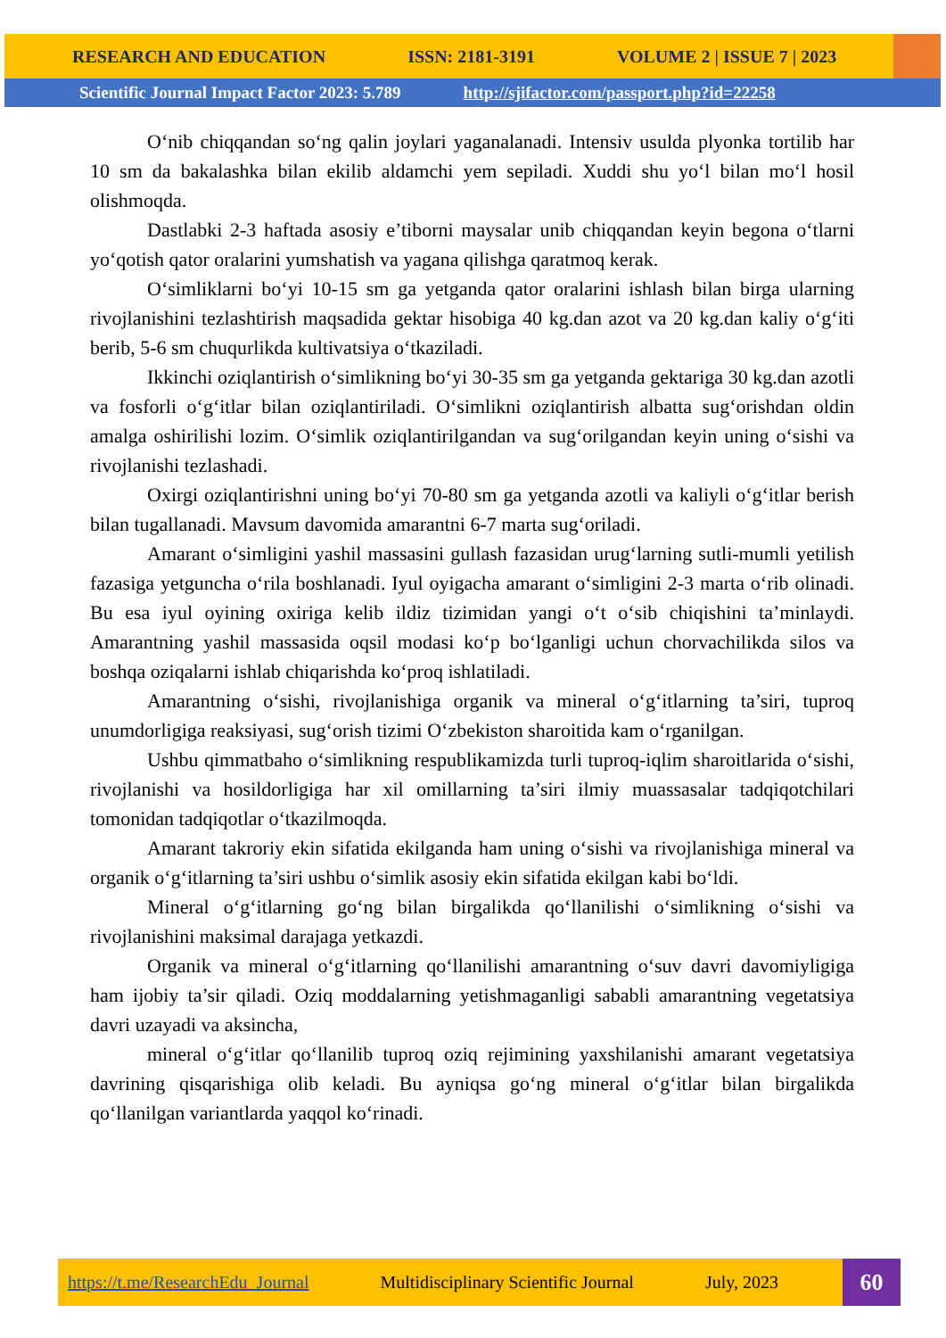RESEARCH AND EDUCATION ISSN: 2181-3191 VOLUME 2 | ISSUE 7 | 2023
Scientific Journal Impact Factor 2023: 5.789 http://sjifactor.com/passport.php?id=22258
O‘nib chiqqandan so‘ng qalin joylari yaganalanadi. Intensiv usulda plyonka tortilib har 10 sm da bakalashka bilan ekilib aldamchi yem sepiladi. Xuddi shu yo‘l bilan mo‘l hosil olishmoqda.
Dastlabki 2-3 haftada asosiy e’tiborni maysalar unib chiqqandan keyin begona o‘tlarni yo‘qotish qator oralarini yumshatish va yagana qilishga qaratmoq kerak.
O‘simliklarni bo‘yi 10-15 sm ga yetganda qator oralarini ishlash bilan birga ularning rivojlanishini tezlashtirish maqsadida gektar hisobiga 40 kg.dan azot va 20 kg.dan kaliy o‘g‘iti berib, 5-6 sm chuqurlikda kultivatsiya o‘tkaziladi.
Ikkinchi oziqlantirish o‘simlikning bo‘yi 30-35 sm ga yetganda gektariga 30 kg.dan azotli va fosforli o‘g‘itlar bilan oziqlantiriladi. O‘simlikni oziqlantirish albatta sug‘orishdan oldin amalga oshirilishi lozim. O‘simlik oziqlantirilgandan va sug‘orilgandan keyin uning o‘sishi va rivojlanishi tezlashadi.
Oxirgi oziqlantirishni uning bo‘yi 70-80 sm ga yetganda azotli va kaliyli o‘g‘itlar berish bilan tugallanadi. Mavsum davomida amarantni 6-7 marta sug‘oriladi.
Amarant o‘simligini yashil massasini gullash fazasidan urug‘larning sutli-mumli yetilish fazasiga yetguncha o‘rila boshlanadi. Iyul oyigacha amarant o‘simligini 2-3 marta o‘rib olinadi. Bu esa iyul oyining oxiriga kelib ildiz tizimidan yangi o‘t o‘sib chiqishini ta’minlaydi. Amarantning yashil massasida oqsil modasi ko‘p bo‘lganligi uchun chorvachilikda silos va boshqa oziqalarni ishlab chiqarishda ko‘proq ishlatiladi.
Amarantning o‘sishi, rivojlanishiga organik va mineral o‘g‘itlarning ta’siri, tuproq unumdorligiga reaksiyasi, sug‘orish tizimi O‘zbekiston sharoitida kam o‘rganilgan.
Ushbu qimmatbaho o‘simlikning respublikamizda turli tuproq-iqlim sharoitlarida o‘sishi, rivojlanishi va hosildorligiga har xil omillarning ta’siri ilmiy muassasalar tadqiqotchilari tomonidan tadqiqotlar o‘tkazilmoqda.
Amarant takroriy ekin sifatida ekilganda ham uning o‘sishi va rivojlanishiga mineral va organik o‘g‘itlarning ta’siri ushbu o‘simlik asosiy ekin sifatida ekilgan kabi bo‘ldi.
Mineral o‘g‘itlarning go‘ng bilan birgalikda qo‘llanilishi o‘simlikning o‘sishi va rivojlanishini maksimal darajaga yetkazdi.
Organik va mineral o‘g‘itlarning qo‘llanilishi amarantning o‘suv davri davomiyligiga ham ijobiy ta’sir qiladi. Oziq moddalarning yetishmaganligi sababli amarantning vegetatsiya davri uzayadi va aksincha,
mineral o‘g‘itlar qo‘llanilib tuproq oziq rejimining yaxshilanishi amarant vegetatsiya davrining qisqarishiga olib keladi. Bu ayniqsa go‘ng mineral o‘g‘itlar bilan birgalikda qo‘llanilgan variantlarda yaqqol ko‘rinadi.
https://t.me/ResearchEdu_Journal Multidisciplinary Scientific Journal July, 2023
60